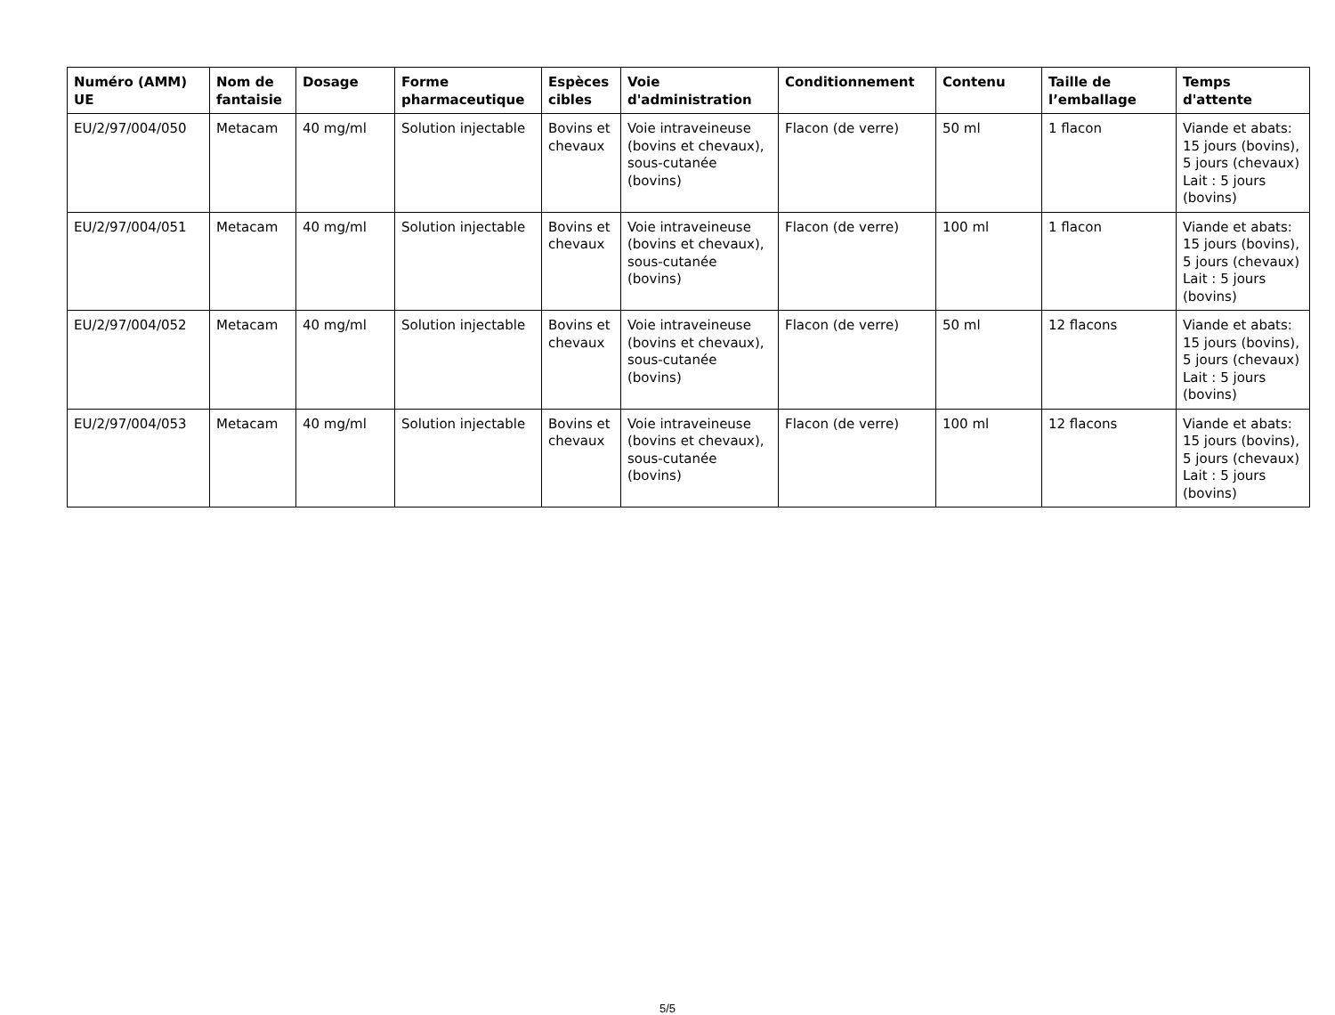| Numéro (AMM) UE | Nom de fantaisie | Dosage | Forme pharmaceutique | Espèces cibles | Voie d'administration | Conditionnement | Contenu | Taille de l’emballage | Temps d'attente |
| --- | --- | --- | --- | --- | --- | --- | --- | --- | --- |
| EU/2/97/004/050 | Metacam | 40 mg/ml | Solution injectable | Bovins et chevaux | Voie intraveineuse (bovins et chevaux), sous-cutanée (bovins) | Flacon (de verre) | 50 ml | 1 flacon | Viande et abats: 15 jours (bovins), 5 jours (chevaux) Lait : 5 jours (bovins) |
| EU/2/97/004/051 | Metacam | 40 mg/ml | Solution injectable | Bovins et chevaux | Voie intraveineuse (bovins et chevaux), sous-cutanée (bovins) | Flacon (de verre) | 100 ml | 1 flacon | Viande et abats: 15 jours (bovins), 5 jours (chevaux) Lait : 5 jours (bovins) |
| EU/2/97/004/052 | Metacam | 40 mg/ml | Solution injectable | Bovins et chevaux | Voie intraveineuse (bovins et chevaux), sous-cutanée (bovins) | Flacon (de verre) | 50 ml | 12 flacons | Viande et abats: 15 jours (bovins), 5 jours (chevaux) Lait : 5 jours (bovins) |
| EU/2/97/004/053 | Metacam | 40 mg/ml | Solution injectable | Bovins et chevaux | Voie intraveineuse (bovins et chevaux), sous-cutanée (bovins) | Flacon (de verre) | 100 ml | 12 flacons | Viande et abats: 15 jours (bovins), 5 jours (chevaux) Lait : 5 jours (bovins) |
5/5